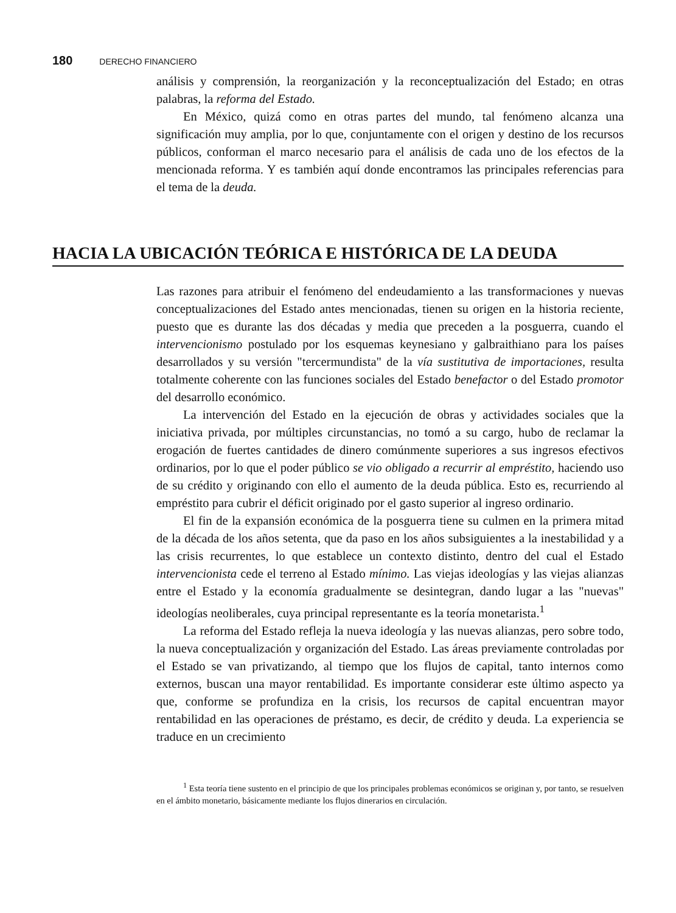180 DERECHO FINANCIERO
análisis y comprensión, la reorganización y la reconceptualización del Estado; en otras palabras, la reforma del Estado.
En México, quizá como en otras partes del mundo, tal fenómeno alcanza una significación muy amplia, por lo que, conjuntamente con el origen y destino de los recursos públicos, conforman el marco necesario para el análisis de cada uno de los efectos de la mencionada reforma. Y es también aquí donde encontramos las principales referencias para el tema de la deuda.
HACIA LA UBICACIÓN TEÓRICA E HISTÓRICA DE LA DEUDA
Las razones para atribuir el fenómeno del endeudamiento a las transformaciones y nuevas conceptualizaciones del Estado antes mencionadas, tienen su origen en la historia reciente, puesto que es durante las dos décadas y media que preceden a la posguerra, cuando el intervencionismo postulado por los esquemas keynesiano y galbraithiano para los países desarrollados y su versión "tercermundista" de la vía sustitutiva de importaciones, resulta totalmente coherente con las funciones sociales del Estado benefactor o del Estado promotor del desarrollo económico.
La intervención del Estado en la ejecución de obras y actividades sociales que la iniciativa privada, por múltiples circunstancias, no tomó a su cargo, hubo de reclamar la erogación de fuertes cantidades de dinero comúnmente superiores a sus ingresos efectivos ordinarios, por lo que el poder público se vio obligado a recurrir al empréstito, haciendo uso de su crédito y originando con ello el aumento de la deuda pública. Esto es, recurriendo al empréstito para cubrir el déficit originado por el gasto superior al ingreso ordinario.
El fin de la expansión económica de la posguerra tiene su culmen en la primera mitad de la década de los años setenta, que da paso en los años subsiguientes a la inestabilidad y a las crisis recurrentes, lo que establece un contexto distinto, dentro del cual el Estado intervencionista cede el terreno al Estado mínimo. Las viejas ideologías y las viejas alianzas entre el Estado y la economía gradualmente se desintegran, dando lugar a las "nuevas" ideologías neoliberales, cuya principal representante es la teoría monetarista.<sup>1</sup>
La reforma del Estado refleja la nueva ideología y las nuevas alianzas, pero sobre todo, la nueva conceptualización y organización del Estado. Las áreas previamente controladas por el Estado se van privatizando, al tiempo que los flujos de capital, tanto internos como externos, buscan una mayor rentabilidad. Es importante considerar este último aspecto ya que, conforme se profundiza en la crisis, los recursos de capital encuentran mayor rentabilidad en las operaciones de préstamo, es decir, de crédito y deuda. La experiencia se traduce en un crecimiento
<sup>1</sup> Esta teoría tiene sustento en el principio de que los principales problemas económicos se originan y, por tanto, se resuelven en el ámbito monetario, básicamente mediante los flujos dinerarios en circulación.